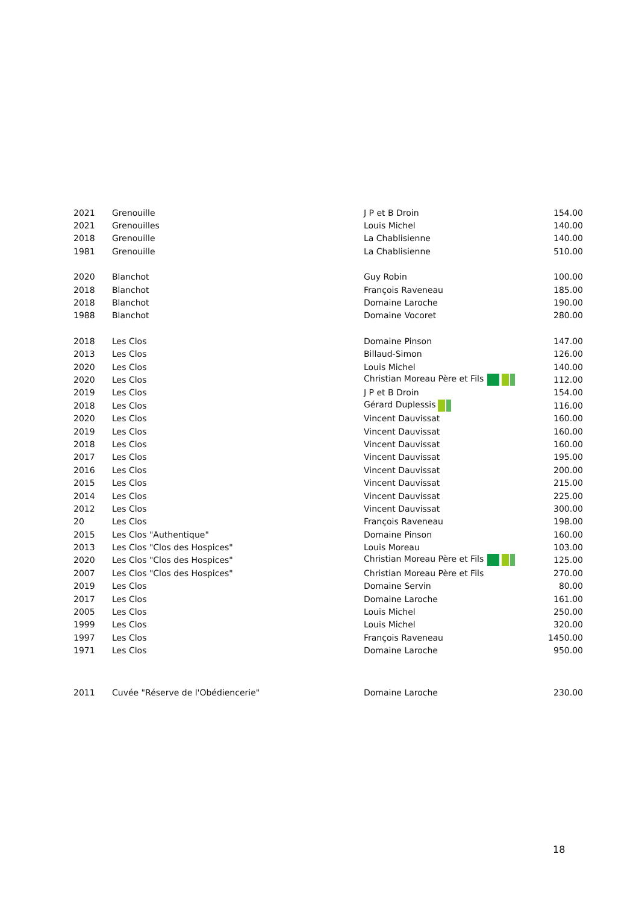| 2021 | Grenouille | J P et B Droin | 154.00 |
| 2021 | Grenouilles | Louis Michel | 140.00 |
| 2018 | Grenouille | La Chablisienne | 140.00 |
| 1981 | Grenouille | La Chablisienne | 510.00 |
| 2020 | Blanchot | Guy Robin | 100.00 |
| 2018 | Blanchot | François Raveneau | 185.00 |
| 2018 | Blanchot | Domaine Laroche | 190.00 |
| 1988 | Blanchot | Domaine Vocoret | 280.00 |
| 2018 | Les Clos | Domaine Pinson | 147.00 |
| 2013 | Les Clos | Billaud-Simon | 126.00 |
| 2020 | Les Clos | Louis Michel | 140.00 |
| 2020 | Les Clos | Christian Moreau Père et Fils | 112.00 |
| 2019 | Les Clos | J P et B Droin | 154.00 |
| 2018 | Les Clos | Gérard Duplessis | 116.00 |
| 2020 | Les Clos | Vincent Dauvissat | 160.00 |
| 2019 | Les Clos | Vincent Dauvissat | 160.00 |
| 2018 | Les Clos | Vincent Dauvissat | 160.00 |
| 2017 | Les Clos | Vincent Dauvissat | 195.00 |
| 2016 | Les Clos | Vincent Dauvissat | 200.00 |
| 2015 | Les Clos | Vincent Dauvissat | 215.00 |
| 2014 | Les Clos | Vincent Dauvissat | 225.00 |
| 2012 | Les Clos | Vincent Dauvissat | 300.00 |
| 20 | Les Clos | François Raveneau | 198.00 |
| 2015 | Les Clos "Authentique" | Domaine Pinson | 160.00 |
| 2013 | Les Clos "Clos des Hospices" | Louis Moreau | 103.00 |
| 2020 | Les Clos "Clos des Hospices" | Christian Moreau Père et Fils | 125.00 |
| 2007 | Les Clos "Clos des Hospices" | Christian Moreau Père et Fils | 270.00 |
| 2019 | Les Clos | Domaine Servin | 80.00 |
| 2017 | Les Clos | Domaine Laroche | 161.00 |
| 2005 | Les Clos | Louis Michel | 250.00 |
| 1999 | Les Clos | Louis Michel | 320.00 |
| 1997 | Les Clos | François Raveneau | 1450.00 |
| 1971 | Les Clos | Domaine Laroche | 950.00 |
| 2011 | Cuvée "Réserve de l'Obédiencerie" | Domaine Laroche | 230.00 |
18